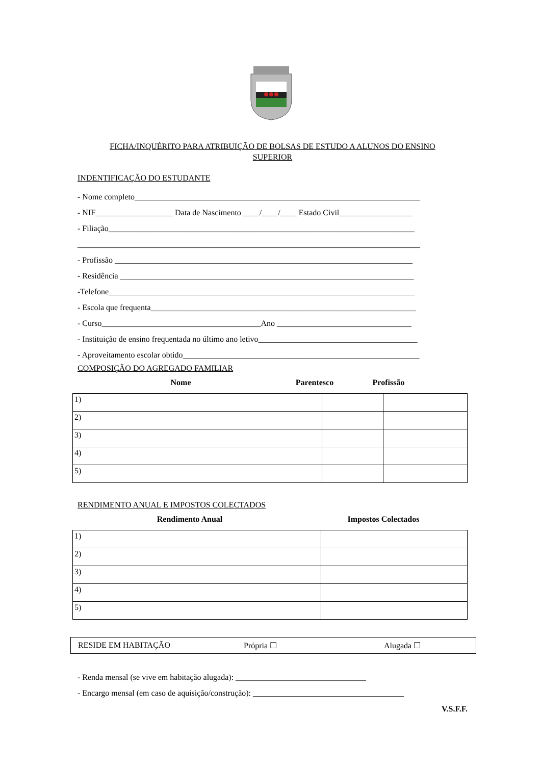FICHA/INQUÉRITO PARA ATRIBUIÇÃO DE BOLSAS DE ESTUDO A ALUNOS DO ENSINO
SUPERIOR
INDENTIFICAÇÃO DO ESTUDANTE
- Nome completo______________________________________________________________________
- NIF___________________ Data de Nascimento ____/____/____ Estado Civil__________________
- Filiação___________________________________________________________________________
____________________________________________________________________________________
- Profissão _________________________________________________________________________
- Residência ________________________________________________________________________
-Telefone___________________________________________________________________________
- Escola que frequenta_________________________________________________________________
- Curso_______________________________________Ano _________________________________
- Instituição de ensino frequentada no último ano letivo_______________________________________
- Aproveitamento escolar obtido__________________________________________________________
COMPOSIÇÃO DO AGREGADO FAMILIAR
Nome Parentesco Profissão
| 1) | | |
| 2) | | |
| 3) | | |
| 4) | | |
| 5) | | |
RENDIMENTO ANUAL E IMPOSTOS COLECTADOS
Rendimento Anual Impostos Colectados
| 1) | |
| 2) | |
| 3) | |
| 4) | |
| 5) | |
RESIDE EM HABITAÇÃO Própria ☐ Alugada ☐
- Renda mensal (se vive em habitação alugada): ________________________________
- Encargo mensal (em caso de aquisição/construção): _____________________________________
V.S.F.F.